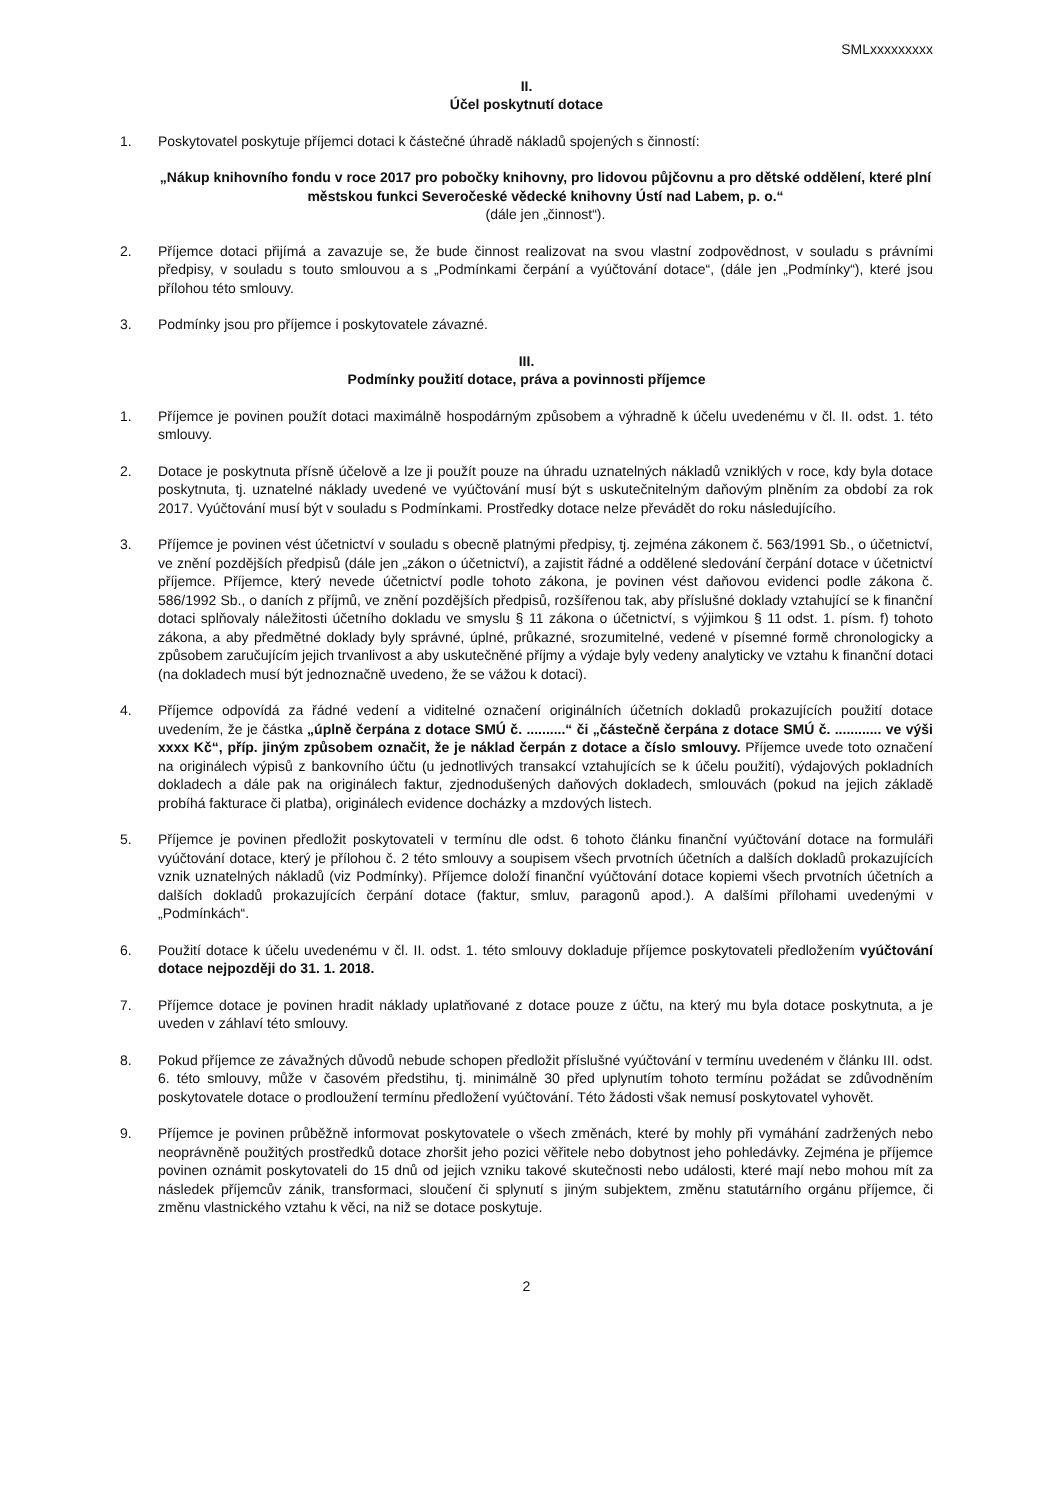SMLxxxxxxxxx
II.
Účel poskytnutí dotace
1. Poskytovatel poskytuje příjemci dotaci k částečné úhradě nákladů spojených s činností:
„Nákup knihovního fondu v roce 2017 pro pobočky knihovny, pro lidovou půjčovnu a pro dětské oddělení, které plní městskou funkci Severočeské vědecké knihovny Ústí nad Labem, p. o.“
(dále jen „činnost“).
2. Příjemce dotaci přijímá a zavazuje se, že bude činnost realizovat na svou vlastní zodpovědnost, v souladu s právními předpisy, v souladu s touto smlouvou a s „Podmínkami čerpání a vyúčtování dotace“, (dále jen „Podmínky“), které jsou přílohou této smlouvy.
3. Podmínky jsou pro příjemce i poskytovatele závazné.
III.
Podmínky použití dotace, práva a povinnosti příjemce
1. Příjemce je povinen použít dotaci maximálně hospodárným způsobem a výhradně k účelu uvedenému v čl. II. odst. 1. této smlouvy.
2. Dotace je poskytnuta přísně účelově a lze ji použít pouze na úhradu uznatelných nákladů vzniklých v roce, kdy byla dotace poskytnuta, tj. uznatelné náklady uvedené ve vyúčtování musí být s uskutečnitelným daňovým plněním za období za rok 2017. Vyúčtování musí být v souladu s Podmínkami. Prostředky dotace nelze převádět do roku následujícího.
3. Příjemce je povinen vést účetnictví v souladu s obecně platnými předpisy, tj. zejména zákonem č. 563/1991 Sb., o účetnictví, ve znění pozdějších předpisů (dále jen „zákon o účetnictví), a zajistit řádné a oddělené sledování čerpání dotace v účetnictví příjemce. Příjemce, který nevede účetnictví podle tohoto zákona, je povinen vést daňovou evidenci podle zákona č. 586/1992 Sb., o daních z příjmů, ve znění pozdějších předpisů, rozšířenou tak, aby příslušné doklady vztahující se k finanční dotaci splňovaly náležitosti účetního dokladu ve smyslu § 11 zákona o účetnictví, s výjimkou § 11 odst. 1. písm. f) tohoto zákona, a aby předmětné doklady byly správné, úplné, průkazné, srozumitelné, vedené v písemné formě chronologicky a způsobem zaručujícím jejich trvanlivost a aby uskutečněné příjmy a výdaje byly vedeny analyticky ve vztahu k finanční dotaci (na dokladech musí být jednoznačně uvedeno, že se vážou k dotaci).
4. Příjemce odpovídá za řádné vedení a viditelné označení originálních účetních dokladů prokazujících použití dotace uvedením, že je částka „úplně čerpána z dotace SMÚ č. ..........“ či „částečně čerpána z dotace SMÚ č. ............ ve výši xxxx Kč“, příp. jiným způsobem označit, že je náklad čerpán z dotace a číslo smlouvy. Příjemce uvede toto označení na originálech výpisů z bankovního účtu (u jednotlivých transakcí vztahujících se k účelu použití), výdajových pokladních dokladech a dále pak na originálech faktur, zjednodušených daňových dokladech, smlouvách (pokud na jejich základě probíhá fakturace či platba), originálech evidence docházky a mzdových listech.
5. Příjemce je povinen předložit poskytovateli v termínu dle odst. 6 tohoto článku finanční vyúčtování dotace na formuláři vyúčtování dotace, který je přílohou č. 2 této smlouvy a soupisem všech prvotních účetních a dalších dokladů prokazujících vznik uznatelných nákladů (viz Podmínky). Příjemce doloží finanční vyúčtování dotace kopiemi všech prvotních účetních a dalších dokladů prokazujících čerpání dotace (faktur, smluv, paragonů apod.). A dalšími přílohami uvedenými v „Podmínkách“.
6. Použití dotace k účelu uvedenému v čl. II. odst. 1. této smlouvy dokladuje příjemce poskytovateli předložením vyúčtování dotace nejpozději do 31. 1. 2018.
7. Příjemce dotace je povinen hradit náklady uplatňované z dotace pouze z účtu, na který mu byla dotace poskytnuta, a je uveden v záhlaví této smlouvy.
8. Pokud příjemce ze závažných důvodů nebude schopen předložit příslušné vyúčtování v termínu uvedeném v článku III. odst. 6. této smlouvy, může v časovém předstihu, tj. minimálně 30 před uplynutím tohoto termínu požádat se zdůvodněním poskytovatele dotace o prodloužení termínu předložení vyúčtování. Této žádosti však nemusí poskytovatel vyhovět.
9. Příjemce je povinen průběžně informovat poskytovatele o všech změnách, které by mohly při vymáhání zadržených nebo neoprávněně použitých prostředků dotace zhoršit jeho pozici věřitele nebo dobytnost jeho pohledávky. Zejména je příjemce povinen oznámit poskytovateli do 15 dnů od jejich vzniku takové skutečnosti nebo události, které mají nebo mohou mít za následek příjemcův zánik, transformaci, sloučení či splynutí s jiným subjektem, změnu statutárního orgánu příjemce, či změnu vlastnického vztahu k věci, na niž se dotace poskytuje.
2